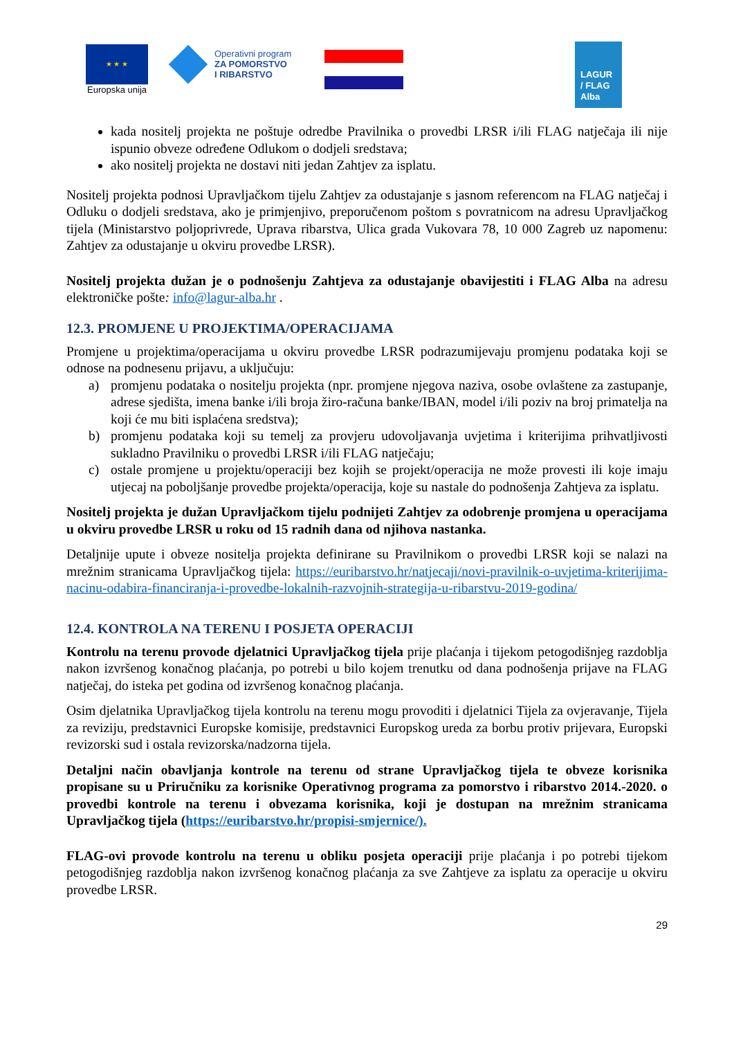★ ★ ★
Europska unija
Operativni program
ZA POMORSTVO
I RIBARSTVO
LAGUR
/ FLAG
Alba
kada nositelj projekta ne poštuje odredbe Pravilnika o provedbi LRSR i/ili FLAG natječaja ili nije ispunio obveze određene Odlukom o dodjeli sredstava;
ako nositelj projekta ne dostavi niti jedan Zahtjev za isplatu.
Nositelj projekta podnosi Upravljačkom tijelu Zahtjev za odustajanje s jasnom referencom na FLAG natječaj i Odluku o dodjeli sredstava, ako je primjenjivo, preporučenom poštom s povratnicom na adresu Upravljačkog tijela (Ministarstvo poljoprivrede, Uprava ribarstva, Ulica grada Vukovara 78, 10 000 Zagreb uz napomenu: Zahtjev za odustajanje u okviru provedbe LRSR).
Nositelj projekta dužan je o podnošenju Zahtjeva za odustajanje obavijestiti i FLAG Alba na adresu elektroničke pošte: info@lagur-alba.hr .
12.3. PROMJENE U PROJEKTIMA/OPERACIJAMA
Promjene u projektima/operacijama u okviru provedbe LRSR podrazumijevaju promjenu podataka koji se odnose na podnesenu prijavu, a uključuju:
a) promjenu podataka o nositelju projekta (npr. promjene njegova naziva, osobe ovlaštene za zastupanje, adrese sjedišta, imena banke i/ili broja žiro-računa banke/IBAN, model i/ili poziv na broj primatelja na koji će mu biti isplaćena sredstva);
b) promjenu podataka koji su temelj za provjeru udovoljavanja uvjetima i kriterijima prihvatljivosti sukladno Pravilniku o provedbi LRSR i/ili FLAG natječaju;
c) ostale promjene u projektu/operaciji bez kojih se projekt/operacija ne može provesti ili koje imaju utjecaj na poboljšanje provedbe projekta/operacija, koje su nastale do podnošenja Zahtjeva za isplatu.
Nositelj projekta je dužan Upravljačkom tijelu podnijeti Zahtjev za odobrenje promjena u operacijama u okviru provedbe LRSR u roku od 15 radnih dana od njihova nastanka.
Detaljnije upute i obveze nositelja projekta definirane su Pravilnikom o provedbi LRSR koji se nalazi na mrežnim stranicama Upravljačkog tijela: https://euribarstvo.hr/natjecaji/novi-pravilnik-o-uvjetima-kriterijima-nacinu-odabira-financiranja-i-provedbe-lokalnih-razvojnih-strategija-u-ribarstvu-2019-godina/
12.4. KONTROLA NA TERENU I POSJETA OPERACIJI
Kontrolu na terenu provode djelatnici Upravljačkog tijela prije plaćanja i tijekom petogodišnjeg razdoblja nakon izvršenog konačnog plaćanja, po potrebi u bilo kojem trenutku od dana podnošenja prijave na FLAG natječaj, do isteka pet godina od izvršenog konačnog plaćanja.
Osim djelatnika Upravljačkog tijela kontrolu na terenu mogu provoditi i djelatnici Tijela za ovjeravanje, Tijela za reviziju, predstavnici Europske komisije, predstavnici Europskog ureda za borbu protiv prijevara, Europski revizorski sud i ostala revizorska/nadzorna tijela.
Detaljni način obavljanja kontrole na terenu od strane Upravljačkog tijela te obveze korisnika propisane su u Priručniku za korisnike Operativnog programa za pomorstvo i ribarstvo 2014.-2020. o provedbi kontrole na terenu i obvezama korisnika, koji je dostupan na mrežnim stranicama Upravljačkog tijela (https://euribarstvo.hr/propisi-smjernice/).
FLAG-ovi provode kontrolu na terenu u obliku posjeta operaciji prije plaćanja i po potrebi tijekom petogodišnjeg razdoblja nakon izvršenog konačnog plaćanja za sve Zahtjeve za isplatu za operacije u okviru provedbe LRSR.
29